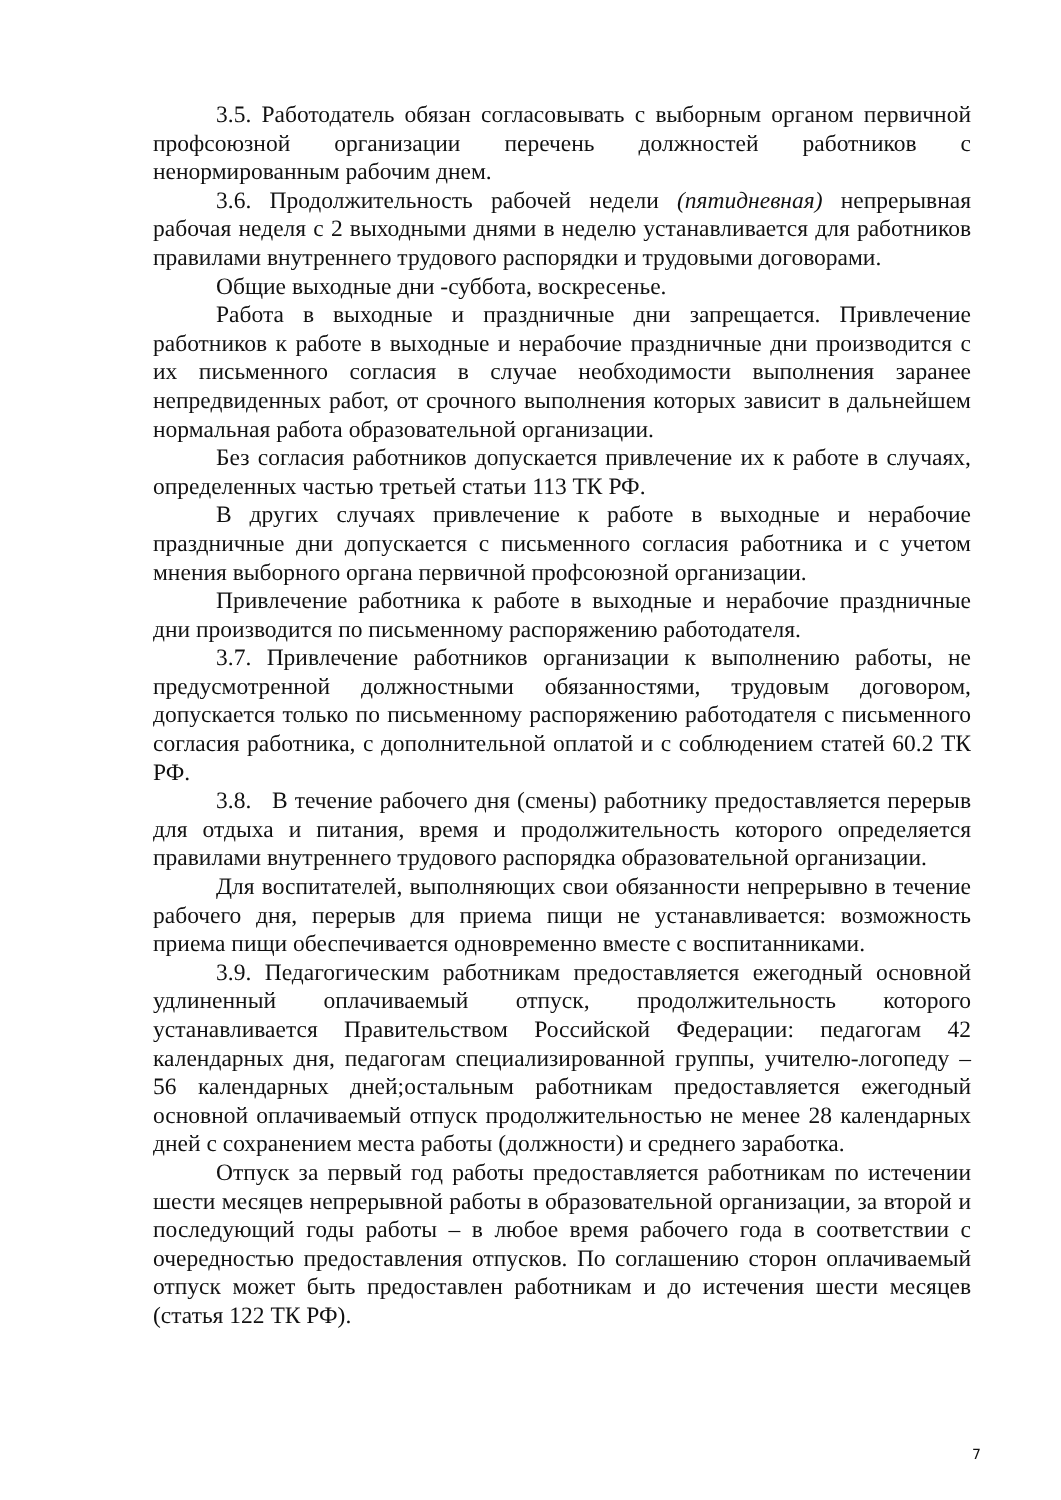3.5. Работодатель обязан согласовывать с выборным органом первичной профсоюзной организации перечень должностей работников с ненормированным рабочим днем.
3.6. Продолжительность рабочей недели (пятидневная) непрерывная рабочая неделя с 2 выходными днями в неделю устанавливается для работников правилами внутреннего трудового распорядки и трудовыми договорами.
Общие выходные дни -суббота, воскресенье.
Работа в выходные и праздничные дни запрещается. Привлечение работников к работе в выходные и нерабочие праздничные дни производится с их письменного согласия в случае необходимости выполнения заранее непредвиденных работ, от срочного выполнения которых зависит в дальнейшем нормальная работа образовательной организации.
Без согласия работников допускается привлечение их к работе в случаях, определенных частью третьей статьи 113 ТК РФ.
В других случаях привлечение к работе в выходные и нерабочие праздничные дни допускается с письменного согласия работника и с учетом мнения выборного органа первичной профсоюзной организации.
Привлечение работника к работе в выходные и нерабочие праздничные дни производится по письменному распоряжению работодателя.
3.7. Привлечение работников организации к выполнению работы, не предусмотренной должностными обязанностями, трудовым договором, допускается только по письменному распоряжению работодателя с письменного согласия работника, с дополнительной оплатой и с соблюдением статей 60.2 ТК РФ.
3.8. В течение рабочего дня (смены) работнику предоставляется перерыв для отдыха и питания, время и продолжительность которого определяется правилами внутреннего трудового распорядка образовательной организации.
Для воспитателей, выполняющих свои обязанности непрерывно в течение рабочего дня, перерыв для приема пищи не устанавливается: возможность приема пищи обеспечивается одновременно вместе с воспитанниками.
3.9. Педагогическим работникам предоставляется ежегодный основной удлиненный оплачиваемый отпуск, продолжительность которого устанавливается Правительством Российской Федерации: педагогам 42 календарных дня, педагогам специализированной группы, учителю-логопеду – 56 календарных дней;остальным работникам предоставляется ежегодный основной оплачиваемый отпуск продолжительностью не менее 28 календарных дней с сохранением места работы (должности) и среднего заработка.
Отпуск за первый год работы предоставляется работникам по истечении шести месяцев непрерывной работы в образовательной организации, за второй и последующий годы работы – в любое время рабочего года в соответствии с очередностью предоставления отпусков. По соглашению сторон оплачиваемый отпуск может быть предоставлен работникам и до истечения шести месяцев (статья 122 ТК РФ).
7